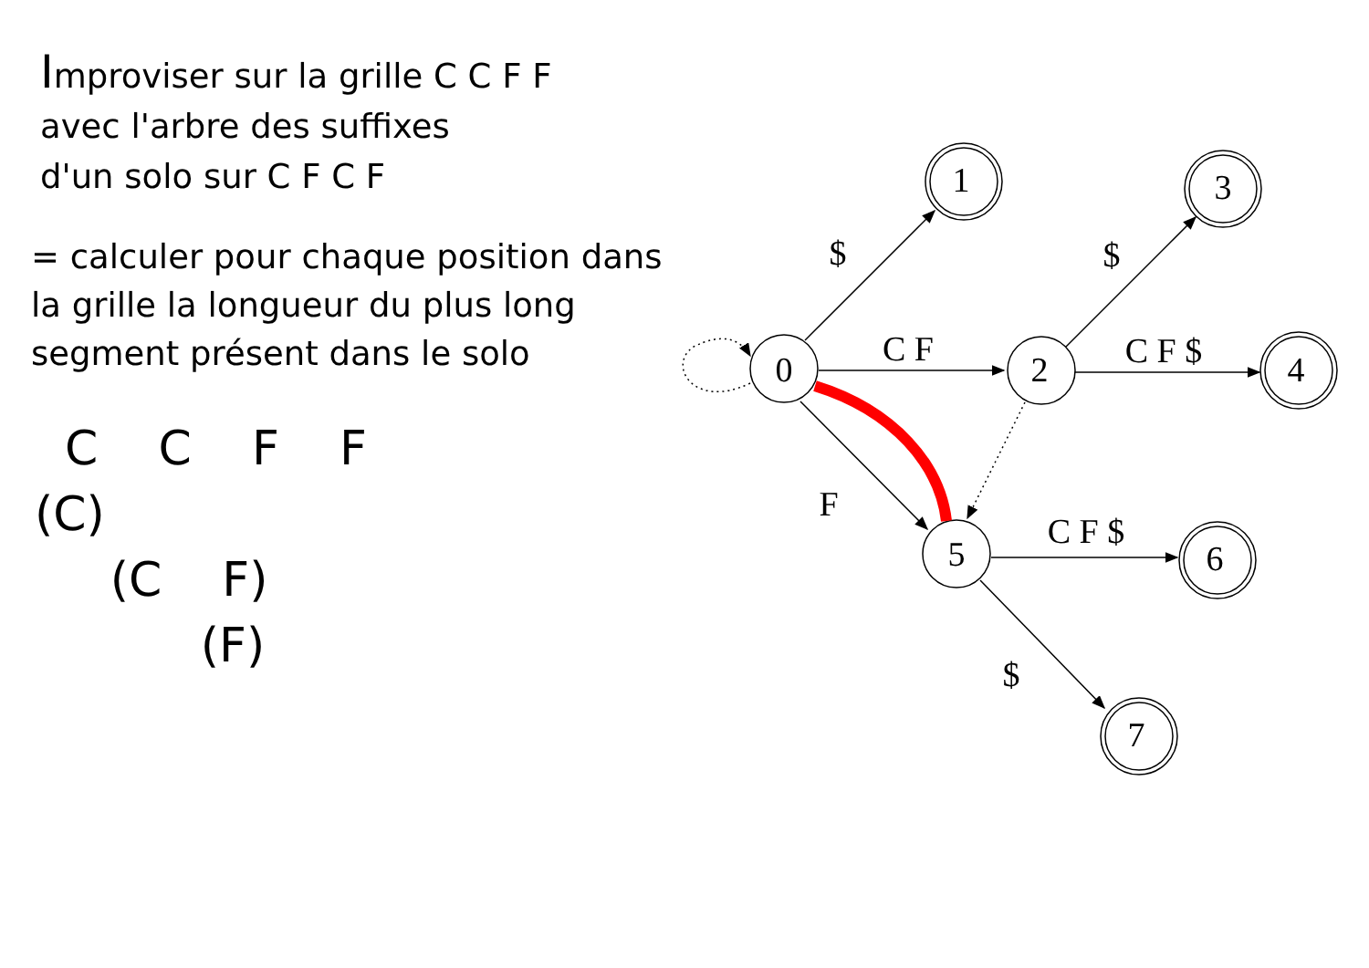Improviser sur la grille C C F F
avec l'arbre des suffixes
d'un solo sur C F C F
= calculer pour chaque position dans
la grille la longueur du plus long
segment présent dans le solo
C C F F
(C)
(C F)
(F)
0
2
5
1
3
4
6
7
$
C F
F
$
C F $
C F $
$